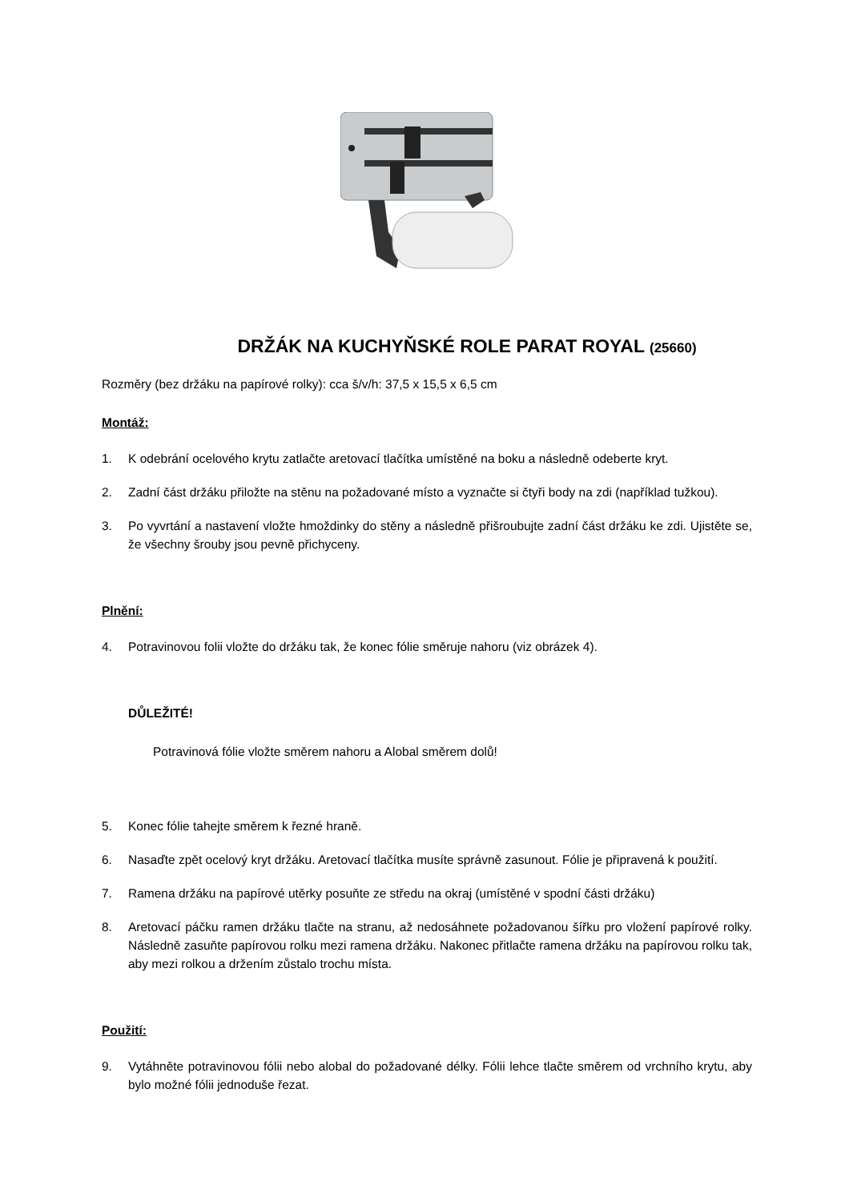DRŽÁK NA KUCHYŇSKÉ ROLE PARAT ROYAL (25660)
Rozměry (bez držáku na papírové rolky): cca š/v/h: 37,5 x 15,5 x 6,5 cm
Montáž:
1. K odebrání ocelového krytu zatlačte aretovací tlačítka umístěné na boku a následně odeberte kryt.
2. Zadní část držáku přiložte na stěnu na požadované místo a vyznačte si čtyři body na zdi (například tužkou).
3. Po vyvrtání a nastavení vložte hmoždinky do stěny a následně přišroubujte zadní část držáku ke zdi. Ujistěte se, že všechny šrouby jsou pevně přichyceny.
Plnění:
4. Potravinovou folii vložte do držáku tak, že konec fólie směruje nahoru (viz obrázek 4).
DŮLEŽITÉ!
Potravinová fólie vložte směrem nahoru a Alobal směrem dolů!
5. Konec fólie tahejte směrem k řezné hraně.
6. Nasaďte zpět ocelový kryt držáku. Aretovací tlačítka musíte správně zasunout. Fólie je připravená k použití.
7. Ramena držáku na papírové utěrky posuňte ze středu na okraj (umístěné v spodní části držáku)
8. Aretovací páčku ramen držáku tlačte na stranu, až nedosáhnete požadovanou šířku pro vložení papírové rolky. Následně zasuňte papírovou rolku mezi ramena držáku. Nakonec přitlačte ramena držáku na papírovou rolku tak, aby mezi rolkou a držením zůstalo trochu místa.
Použití:
9. Vytáhněte potravinovou fólii nebo alobal do požadované délky. Fólii lehce tlačte směrem od vrchního krytu, aby bylo možné fólii jednoduše řezat.